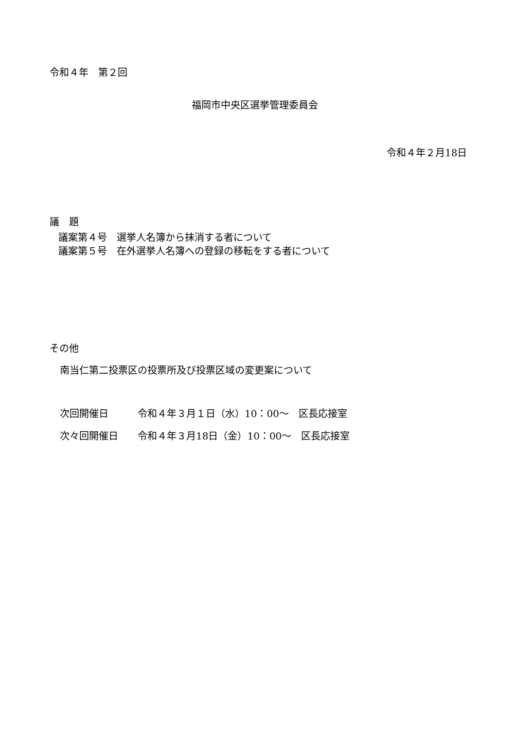令和４年　第２回
福岡市中央区選挙管理委員会
令和４年２月18日
議　題
議案第４号　選挙人名簿から抹消する者について
議案第５号　在外選挙人名簿への登録の移転をする者について
その他
南当仁第二投票区の投票所及び投票区域の変更案について
次回開催日　　　令和４年３月１日（水）10：00～　区長応接室
次々回開催日　　令和４年３月18日（金）10：00～　区長応接室